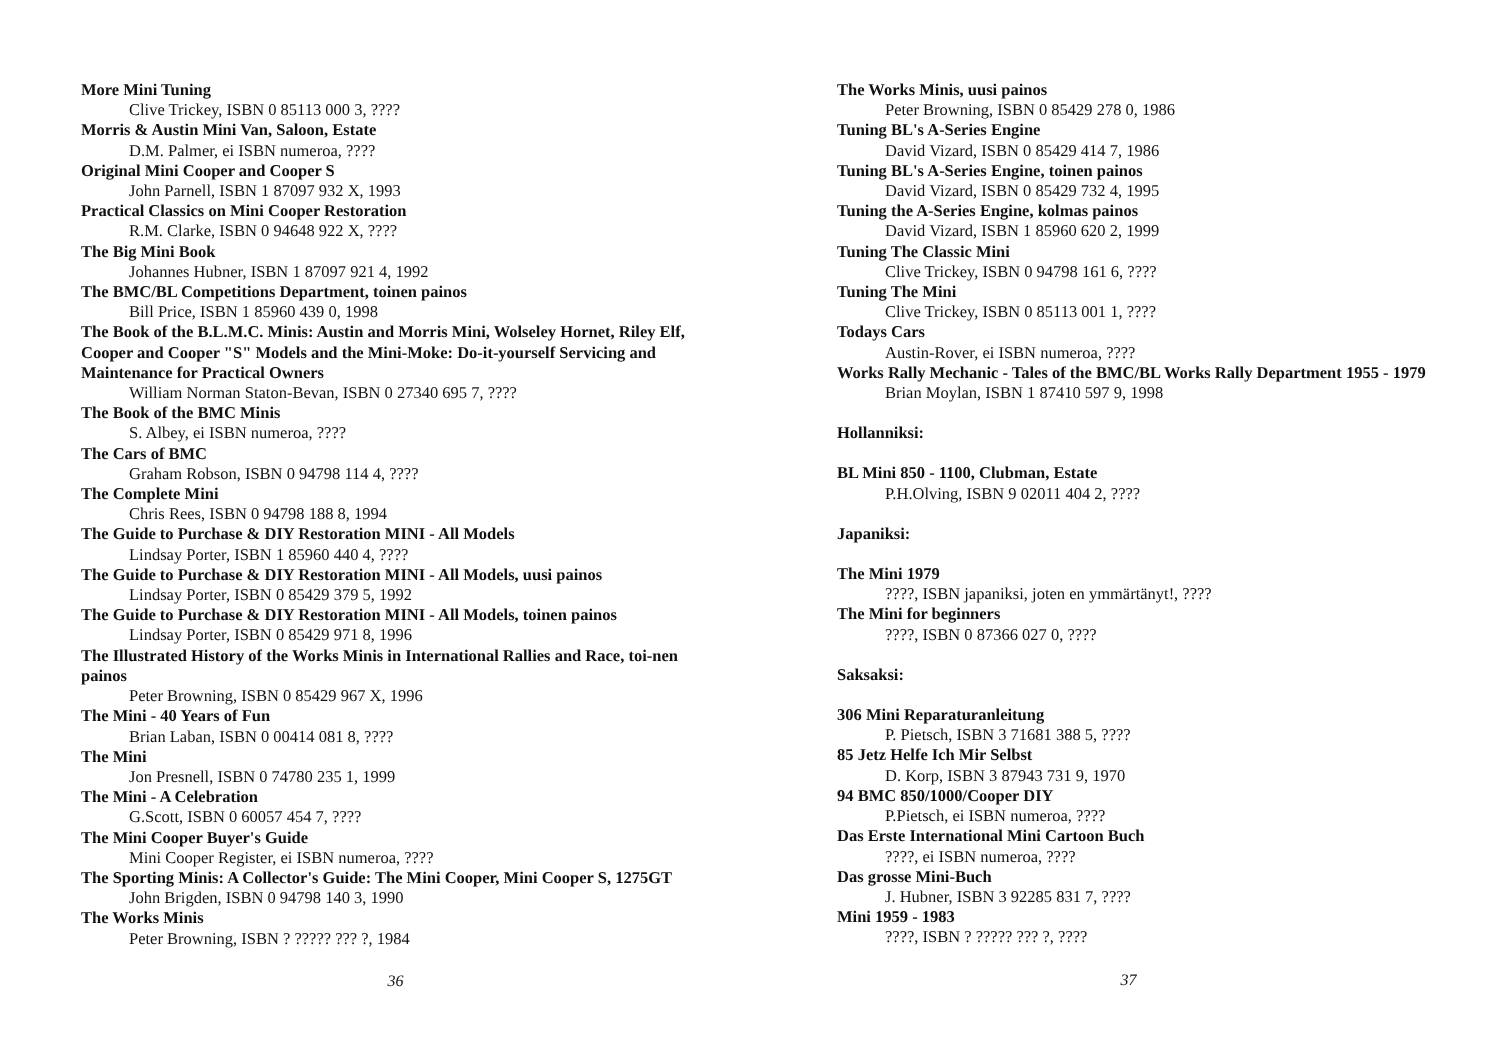More Mini Tuning
Clive Trickey, ISBN 0 85113 000 3, ????
Morris & Austin Mini Van, Saloon, Estate
D.M. Palmer, ei ISBN numeroa, ????
Original Mini Cooper and Cooper S
John Parnell, ISBN 1 87097 932 X, 1993
Practical Classics on Mini Cooper Restoration
R.M. Clarke, ISBN 0 94648 922 X, ????
The Big Mini Book
Johannes Hubner, ISBN 1 87097 921 4, 1992
The BMC/BL Competitions Department, toinen painos
Bill Price, ISBN 1 85960 439 0, 1998
The Book of the B.L.M.C. Minis: Austin and Morris Mini, Wolseley Hornet, Riley Elf, Cooper and Cooper "S" Models and the Mini-Moke: Do-it-yourself Servicing and Maintenance for Practical Owners
William Norman Staton-Bevan, ISBN 0 27340 695 7, ????
The Book of the BMC Minis
S. Albey, ei ISBN numeroa, ????
The Cars of BMC
Graham Robson, ISBN 0 94798 114 4, ????
The Complete Mini
Chris Rees, ISBN 0 94798 188 8, 1994
The Guide to Purchase & DIY Restoration MINI - All Models
Lindsay Porter, ISBN 1 85960 440 4, ????
The Guide to Purchase & DIY Restoration MINI - All Models, uusi painos
Lindsay Porter, ISBN 0 85429 379 5, 1992
The Guide to Purchase & DIY Restoration MINI - All Models, toinen painos
Lindsay Porter, ISBN 0 85429 971 8, 1996
The Illustrated History of the Works Minis in International Rallies and Race, toi-nen painos
Peter Browning, ISBN 0 85429 967 X, 1996
The Mini - 40 Years of Fun
Brian Laban, ISBN 0 00414 081 8, ????
The Mini
Jon Presnell, ISBN 0 74780 235 1, 1999
The Mini - A Celebration
G.Scott, ISBN 0 60057 454 7, ????
The Mini Cooper Buyer's Guide
Mini Cooper Register, ei ISBN numeroa, ????
The Sporting Minis: A Collector's Guide: The Mini Cooper, Mini Cooper S, 1275GT
John Brigden, ISBN 0 94798 140 3, 1990
The Works Minis
Peter Browning, ISBN ? ????? ??? ?, 1984
36
The Works Minis, uusi painos
Peter Browning, ISBN 0 85429 278 0, 1986
Tuning BL's A-Series Engine
David Vizard, ISBN 0 85429 414 7, 1986
Tuning BL's A-Series Engine, toinen painos
David Vizard, ISBN 0 85429 732 4, 1995
Tuning the A-Series Engine, kolmas painos
David Vizard, ISBN 1 85960 620 2, 1999
Tuning The Classic Mini
Clive Trickey, ISBN 0 94798 161 6, ????
Tuning The Mini
Clive Trickey, ISBN 0 85113 001 1, ????
Todays Cars
Austin-Rover, ei ISBN numeroa, ????
Works Rally Mechanic - Tales of the BMC/BL Works Rally Department 1955 - 1979
Brian Moylan, ISBN 1 87410 597 9, 1998
Hollanniksi:
BL Mini 850 - 1100, Clubman, Estate
P.H.Olving, ISBN 9 02011 404 2, ????
Japaniksi:
The Mini 1979
????, ISBN japaniksi, joten en ymmärtänyt!, ????
The Mini for beginners
????, ISBN 0 87366 027 0, ????
Saksaksi:
306 Mini Reparaturanleitung
P. Pietsch, ISBN 3 71681 388 5, ????
85 Jetz Helfe Ich Mir Selbst
D. Korp, ISBN 3 87943 731 9, 1970
94 BMC 850/1000/Cooper DIY
P.Pietsch, ei ISBN numeroa, ????
Das Erste International Mini Cartoon Buch
????, ei ISBN numeroa, ????
Das grosse Mini-Buch
J. Hubner, ISBN 3 92285 831 7, ????
Mini 1959 - 1983
????, ISBN ? ????? ??? ?, ????
37